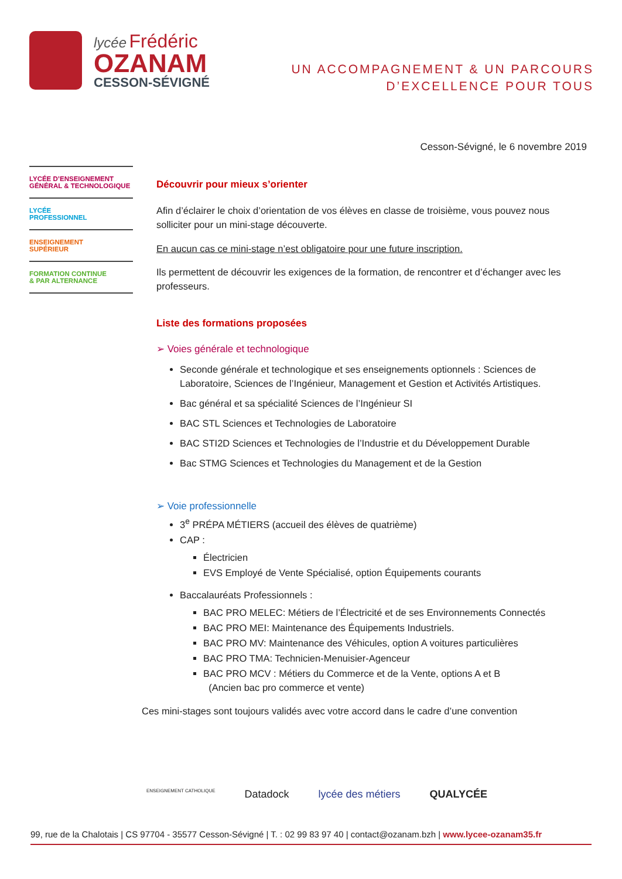lycée Frédéric
OZANAM
CESSON-SÉVIGNÉ
UN ACCOMPAGNEMENT & UN PARCOURS
D’EXCELLENCE POUR TOUS
Cesson-Sévigné, le 6 novembre 2019
LYCÉE D’ENSEIGNEMENT
GÉNÉRAL & TECHNOLOGIQUE
LYCÉE
PROFESSIONNEL
ENSEIGNEMENT
SUPÉRIEUR
FORMATION CONTINUE
& PAR ALTERNANCE
Découvrir pour mieux s’orienter
Afin d’éclairer le choix d’orientation de vos élèves en classe de troisième, vous pouvez nous solliciter pour un mini-stage découverte.
En aucun cas ce mini-stage n’est obligatoire pour une future inscription.
Ils permettent de découvrir les exigences de la formation, de rencontrer et d’échanger avec les professeurs.
Liste des formations proposées
➢ Voies générale et technologique
Seconde générale et technologique et ses enseignements optionnels : Sciences de Laboratoire, Sciences de l’Ingénieur, Management et Gestion et Activités Artistiques.
Bac général et sa spécialité Sciences de l’Ingénieur SI
BAC STL Sciences et Technologies de Laboratoire
BAC STI2D Sciences et Technologies de l’Industrie et du Développement Durable
Bac STMG Sciences et Technologies du Management et de la Gestion
➢ Voie professionnelle
3<sup>e</sup> PRÉPA MÉTIERS (accueil des élèves de quatrième)
CAP :
Électricien
EVS Employé de Vente Spécialisé, option Équipements courants
Baccalauréats Professionnels :
BAC PRO MELEC: Métiers de l’Électricité et de ses Environnements Connectés
BAC PRO MEI: Maintenance des Équipements Industriels.
BAC PRO MV: Maintenance des Véhicules, option A voitures particulières
BAC PRO TMA: Technicien-Menuisier-Agenceur
BAC PRO MCV : Métiers du Commerce et de la Vente, options A et B
(Ancien bac pro commerce et vente)
Ces mini-stages sont toujours validés avec votre accord dans le cadre d’une convention
ENSEIGNEMENT CATHOLIQUE Datadock lycée des métiers QUALYCÉE
99, rue de la Chalotais | CS 97704 - 35577 Cesson-Sévigné | T. : 02 99 83 97 40 | contact@ozanam.bzh | www.lycee-ozanam35.fr